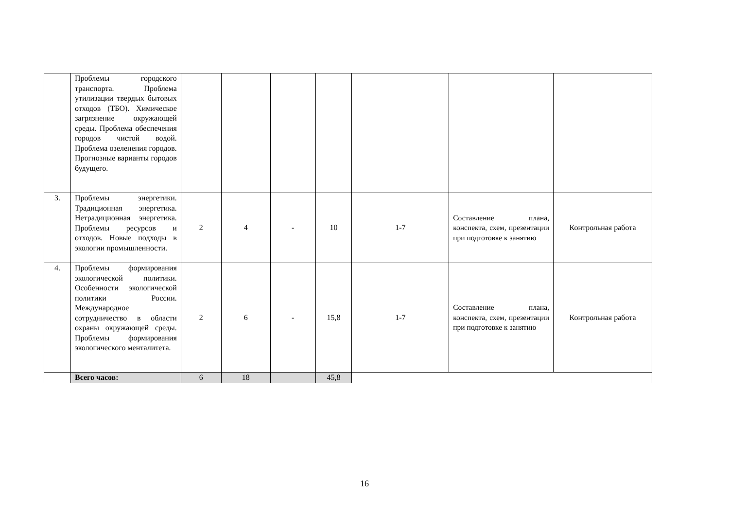| | Проблемы городского транспорта. Проблема утилизации твердых бытовых отходов (ТБО). Химическое загрязнение окружающей среды. Проблема обеспечения городов чистой водой. Проблема озеленения городов. Прогнозные варианты городов будущего. | | | | | | | |
| 3. | Проблемы энергетики. Традиционная энергетика. Нетрадиционная энергетика. Проблемы ресурсов и отходов. Новые подходы в экологии промышленности. | 2 | 4 | - | 10 | 1-7 | Составление плана, конспекта, схем, презентации при подготовке к занятию | Контрольная работа |
| 4. | Проблемы формирования экологической политики. Особенности экологической политики России. Международное сотрудничество в области охраны окружающей среды. Проблемы формирования экологического менталитета. | 2 | 6 | - | 15,8 | 1-7 | Составление плана, конспекта, схем, презентации при подготовке к занятию | Контрольная работа |
| | Всего часов: | 6 | 18 | | 45,8 | | | |
16